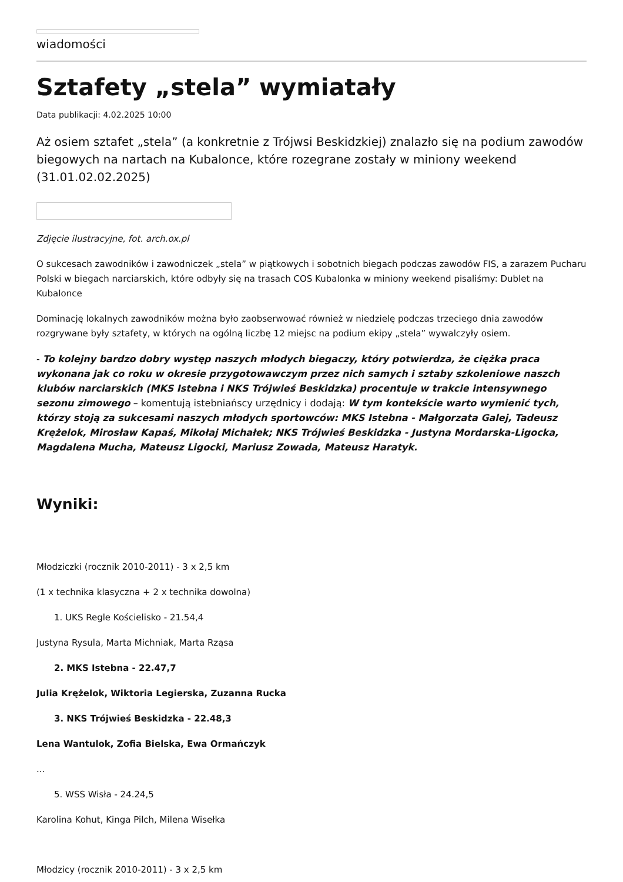wiadomości
Sztafety „stela” wymiatały
Data publikacji: 4.02.2025 10:00
Aż osiem sztafet „stela” (a konkretnie z Trójwsi Beskidzkiej) znalazło się na podium zawodów biegowych na nartach na Kubalonce, które rozegrane zostały w miniony weekend (31.01.02.02.2025)
Zdjęcie ilustracyjne, fot. arch.ox.pl
O sukcesach zawodników i zawodniczek „stela” w piątkowych i sobotnich biegach podczas zawodów FIS, a zarazem Pucharu Polski w biegach narciarskich, które odbyły się na trasach COS Kubalonka w miniony weekend pisaliśmy: Dublet na Kubalonce
Dominację lokalnych zawodników można było zaobserwować również w niedzielę podczas trzeciego dnia zawodów rozgrywane były sztafety, w których na ogólną liczbę 12 miejsc na podium ekipy „stela” wywalczyły osiem.
- To kolejny bardzo dobry występ naszych młodych biegaczy, który potwierdza, że ciężka praca wykonana jak co roku w okresie przygotowawczym przez nich samych i sztaby szkoleniowe naszch klubów narciarskich (MKS Istebna i NKS Trójwieś Beskidzka) procentuje w trakcie intensywnego sezonu zimowego – komentują istebniańscy urzędnicy i dodają: W tym kontekście warto wymienić tych, którzy stoją za sukcesami naszych młodych sportowców: MKS Istebna - Małgorzata Galej, Tadeusz Krężelok, Mirosław Kapaś, Mikołaj Michałek; NKS Trójwieś Beskidzka - Justyna Mordarska-Ligocka, Magdalena Mucha, Mateusz Ligocki, Mariusz Zowada, Mateusz Haratyk.
Wyniki:
Młodziczki (rocznik 2010-2011) - 3 x 2,5 km
(1 x technika klasyczna + 2 x technika dowolna)
1. UKS Regle Kościelisko - 21.54,4
Justyna Rysula, Marta Michniak, Marta Rząsa
2. MKS Istebna - 22.47,7
Julia Krężelok, Wiktoria Legierska, Zuzanna Rucka
3. NKS Trójwieś Beskidzka - 22.48,3
Lena Wantulok, Zofia Bielska, Ewa Ormańczyk
...
5. WSS Wisła - 24.24,5
Karolina Kohut, Kinga Pilch, Milena Wisełka
Młodzicy (rocznik 2010-2011) - 3 x 2,5 km